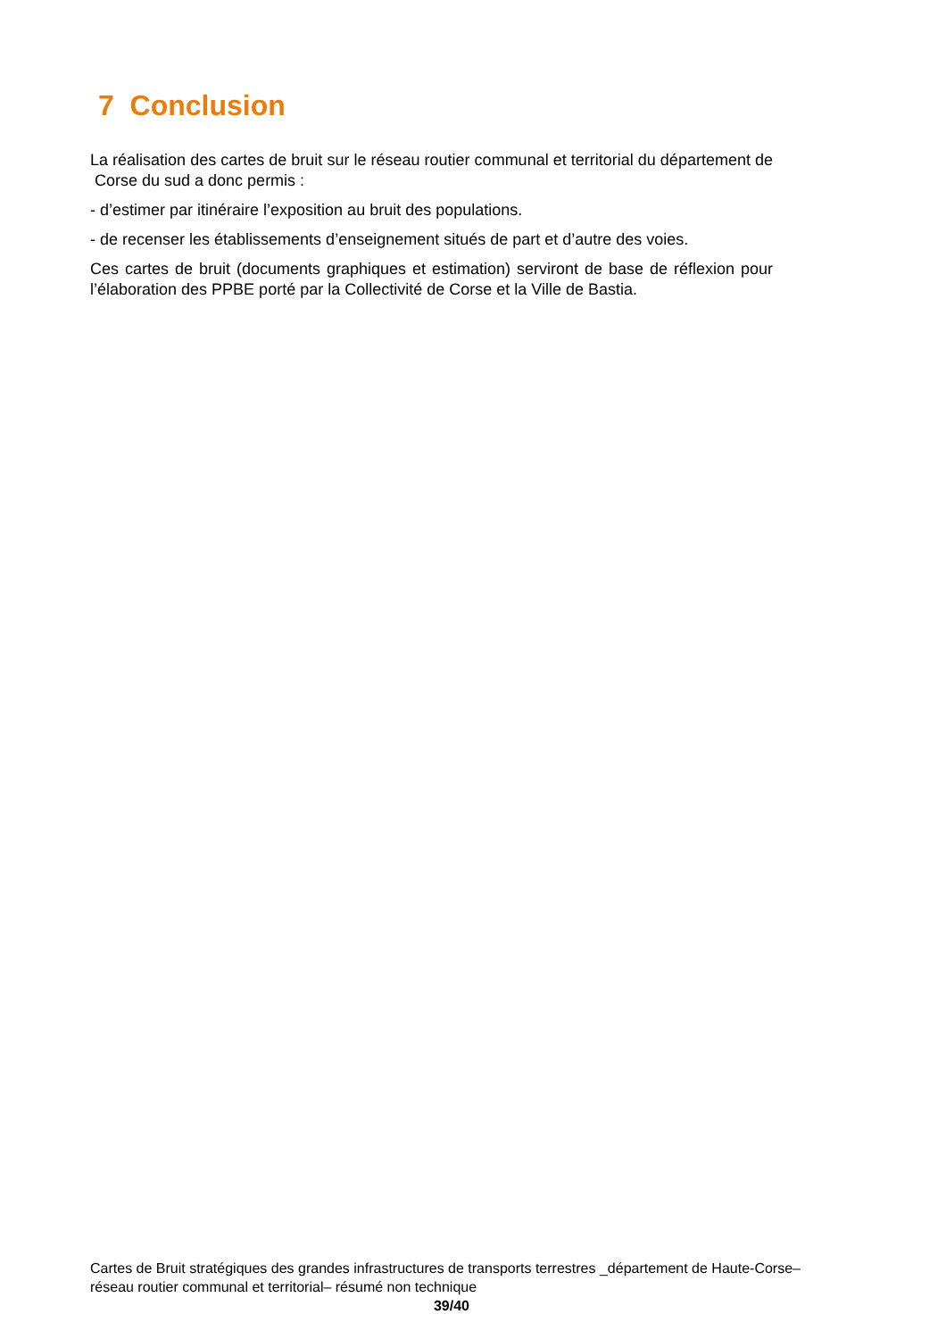7 Conclusion
La réalisation des cartes de bruit sur le réseau routier communal et territorial du département de Corse du sud a donc permis :
- d’estimer par itinéraire l’exposition au bruit des populations.
- de recenser les établissements d’enseignement situés de part et d’autre des voies.
Ces cartes de bruit (documents graphiques et estimation) serviront de base de réflexion pour l’élaboration des PPBE porté par la Collectivité de Corse et la Ville de Bastia.
Cartes de Bruit stratégiques des grandes infrastructures de transports terrestres _département de Haute-Corse– réseau routier communal et territorial– résumé non technique
39/40